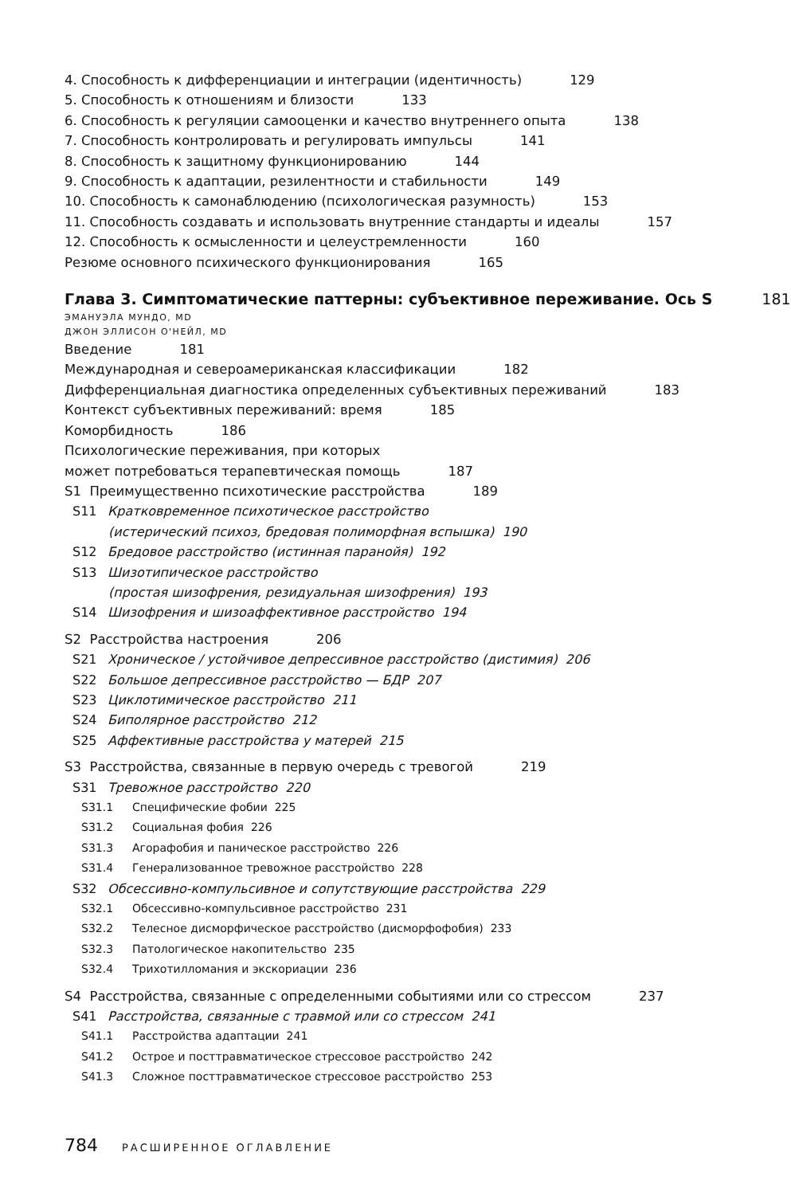4. Способность к дифференциации и интеграции (идентичность) 129
5. Способность к отношениям и близости 133
6. Способность к регуляции самооценки и качество внутреннего опыта 138
7. Способность контролировать и регулировать импульсы 141
8. Способность к защитному функционированию 144
9. Способность к адаптации, резилентности и стабильности 149
10. Способность к самонаблюдению (психологическая разумность) 153
11. Способность создавать и использовать внутренние стандарты и идеалы 157
12. Способность к осмысленности и целеустремленности 160
Резюме основного психического функционирования 165
Глава 3. Симптоматические паттерны: субъективное переживание. Ось S 181
ЭМАНУЭЛА МУНДО, MD
ДЖОН ЭЛЛИСОН О'НЕЙЛ, MD
Введение 181
Международная и североамериканская классификации 182
Дифференциальная диагностика определенных субъективных переживаний 183
Контекст субъективных переживаний: время 185
Коморбидность 186
Психологические переживания, при которых
может потребоваться терапевтическая помощь 187
S1 Преимущественно психотические расстройства 189
S11 Кратковременное психотическое расстройство
(истерический психоз, бредовая полиморфная вспышка) 190
S12 Бредовое расстройство (истинная паранойя) 192
S13 Шизотипическое расстройство
(простая шизофрения, резидуальная шизофрения) 193
S14 Шизофрения и шизоаффективное расстройство 194
S2 Расстройства настроения 206
S21 Хроническое / устойчивое депрессивное расстройство (дистимия) 206
S22 Большое депрессивное расстройство — БДР 207
S23 Циклотимическое расстройство 211
S24 Биполярное расстройство 212
S25 Аффективные расстройства у матерей 215
S3 Расстройства, связанные в первую очередь с тревогой 219
S31 Тревожное расстройство 220
S31.1 Специфические фобии 225
S31.2 Социальная фобия 226
S31.3 Агорафобия и паническое расстройство 226
S31.4 Генерализованное тревожное расстройство 228
S32 Обсессивно-компульсивное и сопутствующие расстройства 229
S32.1 Обсессивно-компульсивное расстройство 231
S32.2 Телесное дисморфическое расстройство (дисморфофобия) 233
S32.3 Патологическое накопительство 235
S32.4 Трихотилломания и экскориации 236
S4 Расстройства, связанные с определенными событиями или со стрессом 237
S41 Расстройства, связанные с травмой или со стрессом 241
S41.1 Расстройства адаптации 241
S41.2 Острое и посттравматическое стрессовое расстройство 242
S41.3 Сложное посттравматическое стрессовое расстройство 253
784 РАСШИРЕННОЕ ОГЛАВЛЕНИЕ